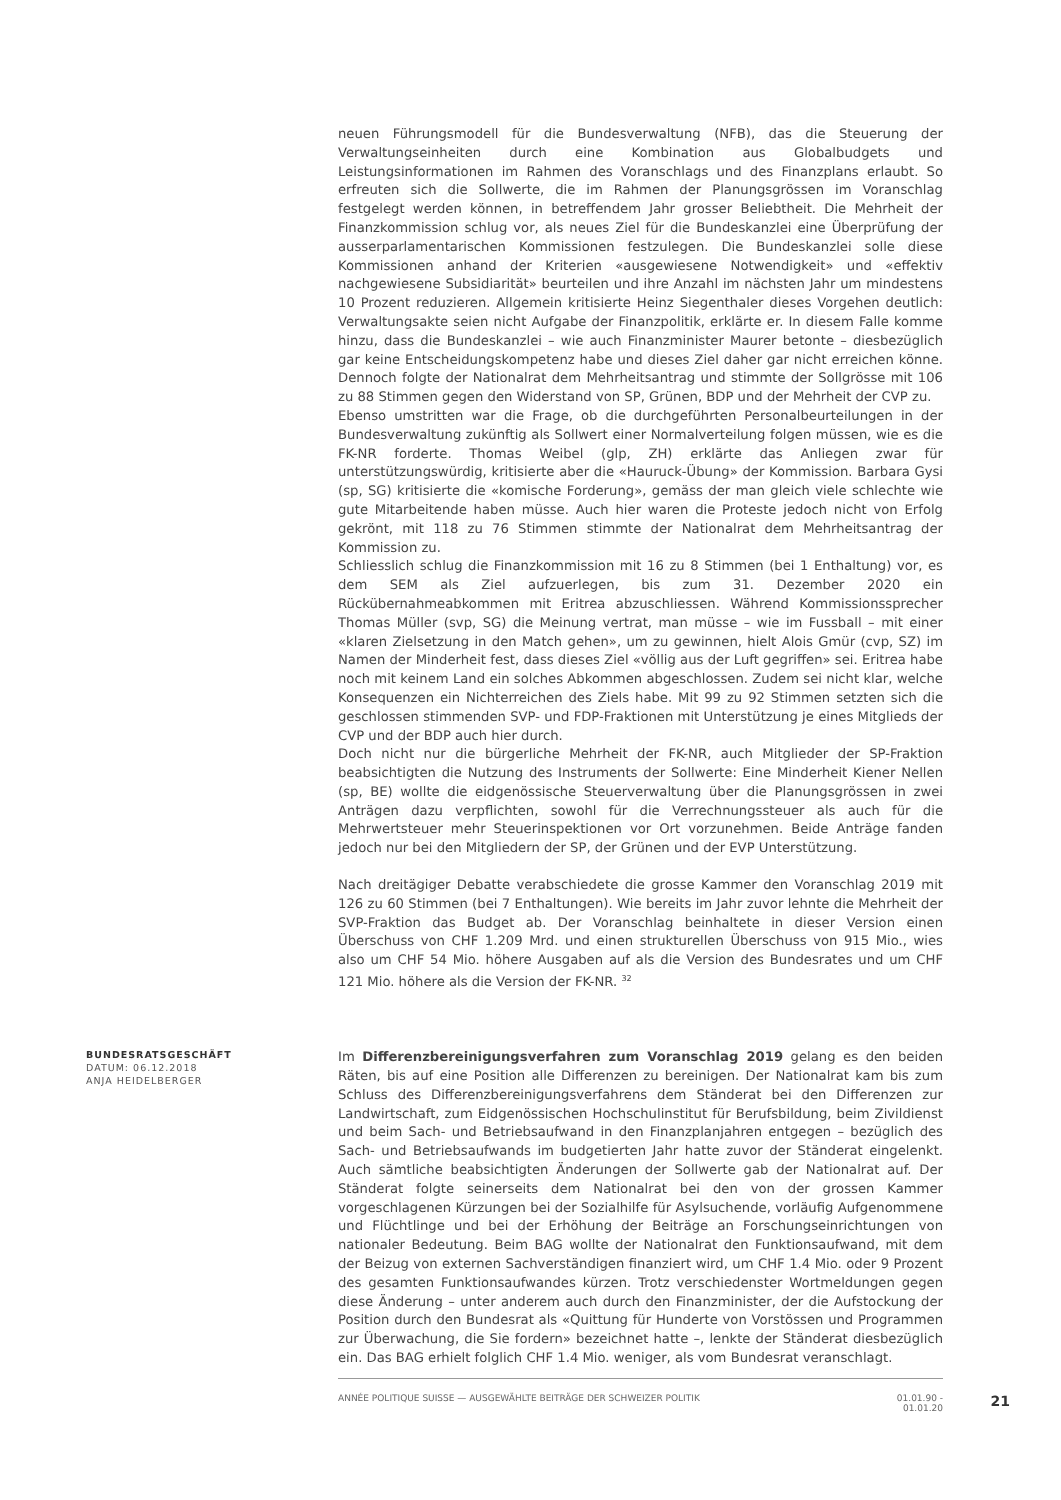neuen Führungsmodell für die Bundesverwaltung (NFB), das die Steuerung der Verwaltungseinheiten durch eine Kombination aus Globalbudgets und Leistungsinformationen im Rahmen des Voranschlags und des Finanzplans erlaubt. So erfreuten sich die Sollwerte, die im Rahmen der Planungsgrössen im Voranschlag festgelegt werden können, in betreffendem Jahr grosser Beliebtheit. Die Mehrheit der Finanzkommission schlug vor, als neues Ziel für die Bundeskanzlei eine Überprüfung der ausserparlamentarischen Kommissionen festzulegen. Die Bundeskanzlei solle diese Kommissionen anhand der Kriterien «ausgewiesene Notwendigkeit» und «effektiv nachgewiesene Subsidiarität» beurteilen und ihre Anzahl im nächsten Jahr um mindestens 10 Prozent reduzieren. Allgemein kritisierte Heinz Siegenthaler dieses Vorgehen deutlich: Verwaltungsakte seien nicht Aufgabe der Finanzpolitik, erklärte er. In diesem Falle komme hinzu, dass die Bundeskanzlei – wie auch Finanzminister Maurer betonte – diesbezüglich gar keine Entscheidungskompetenz habe und dieses Ziel daher gar nicht erreichen könne. Dennoch folgte der Nationalrat dem Mehrheitsantrag und stimmte der Sollgrösse mit 106 zu 88 Stimmen gegen den Widerstand von SP, Grünen, BDP und der Mehrheit der CVP zu.
Ebenso umstritten war die Frage, ob die durchgeführten Personalbeurteilungen in der Bundesverwaltung zukünftig als Sollwert einer Normalverteilung folgen müssen, wie es die FK-NR forderte. Thomas Weibel (glp, ZH) erklärte das Anliegen zwar für unterstützungswürdig, kritisierte aber die «Hauruck-Übung» der Kommission. Barbara Gysi (sp, SG) kritisierte die «komische Forderung», gemäss der man gleich viele schlechte wie gute Mitarbeitende haben müsse. Auch hier waren die Proteste jedoch nicht von Erfolg gekrönt, mit 118 zu 76 Stimmen stimmte der Nationalrat dem Mehrheitsantrag der Kommission zu.
Schliesslich schlug die Finanzkommission mit 16 zu 8 Stimmen (bei 1 Enthaltung) vor, es dem SEM als Ziel aufzuerlegen, bis zum 31. Dezember 2020 ein Rückübernahmeabkommen mit Eritrea abzuschliessen. Während Kommissionssprecher Thomas Müller (svp, SG) die Meinung vertrat, man müsse – wie im Fussball – mit einer «klaren Zielsetzung in den Match gehen», um zu gewinnen, hielt Alois Gmür (cvp, SZ) im Namen der Minderheit fest, dass dieses Ziel «völlig aus der Luft gegriffen» sei. Eritrea habe noch mit keinem Land ein solches Abkommen abgeschlossen. Zudem sei nicht klar, welche Konsequenzen ein Nichterreichen des Ziels habe. Mit 99 zu 92 Stimmen setzten sich die geschlossen stimmenden SVP- und FDP-Fraktionen mit Unterstützung je eines Mitglieds der CVP und der BDP auch hier durch.
Doch nicht nur die bürgerliche Mehrheit der FK-NR, auch Mitglieder der SP-Fraktion beabsichtigten die Nutzung des Instruments der Sollwerte: Eine Minderheit Kiener Nellen (sp, BE) wollte die eidgenössische Steuerverwaltung über die Planungsgrössen in zwei Anträgen dazu verpflichten, sowohl für die Verrechnungssteuer als auch für die Mehrwertsteuer mehr Steuerinspektionen vor Ort vorzunehmen. Beide Anträge fanden jedoch nur bei den Mitgliedern der SP, der Grünen und der EVP Unterstützung.
Nach dreitägiger Debatte verabschiedete die grosse Kammer den Voranschlag 2019 mit 126 zu 60 Stimmen (bei 7 Enthaltungen). Wie bereits im Jahr zuvor lehnte die Mehrheit der SVP-Fraktion das Budget ab. Der Voranschlag beinhaltete in dieser Version einen Überschuss von CHF 1.209 Mrd. und einen strukturellen Überschuss von 915 Mio., wies also um CHF 54 Mio. höhere Ausgaben auf als die Version des Bundesrates und um CHF 121 Mio. höhere als die Version der FK-NR. <sup>32</sup>
BUNDESRATSGESCHÄFT
DATUM: 06.12.2018
ANJA HEIDELBERGER
Im Differenzbereinigungsverfahren zum Voranschlag 2019 gelang es den beiden Räten, bis auf eine Position alle Differenzen zu bereinigen. Der Nationalrat kam bis zum Schluss des Differenzbereinigungsverfahrens dem Ständerat bei den Differenzen zur Landwirtschaft, zum Eidgenössischen Hochschulinstitut für Berufsbildung, beim Zivildienst und beim Sach- und Betriebsaufwand in den Finanzplanjahren entgegen – bezüglich des Sach- und Betriebsaufwands im budgetierten Jahr hatte zuvor der Ständerat eingelenkt. Auch sämtliche beabsichtigten Änderungen der Sollwerte gab der Nationalrat auf. Der Ständerat folgte seinerseits dem Nationalrat bei den von der grossen Kammer vorgeschlagenen Kürzungen bei der Sozialhilfe für Asylsuchende, vorläufig Aufgenommene und Flüchtlinge und bei der Erhöhung der Beiträge an Forschungseinrichtungen von nationaler Bedeutung. Beim BAG wollte der Nationalrat den Funktionsaufwand, mit dem der Beizug von externen Sachverständigen finanziert wird, um CHF 1.4 Mio. oder 9 Prozent des gesamten Funktionsaufwandes kürzen. Trotz verschiedenster Wortmeldungen gegen diese Änderung – unter anderem auch durch den Finanzminister, der die Aufstockung der Position durch den Bundesrat als «Quittung für Hunderte von Vorstössen und Programmen zur Überwachung, die Sie fordern» bezeichnet hatte –, lenkte der Ständerat diesbezüglich ein. Das BAG erhielt folglich CHF 1.4 Mio. weniger, als vom Bundesrat veranschlagt.
ANNÉE POLITIQUE SUISSE — AUSGEWÄHLTE BEITRÄGE DER SCHWEIZER POLITIK 01.01.90 - 01.01.20 21